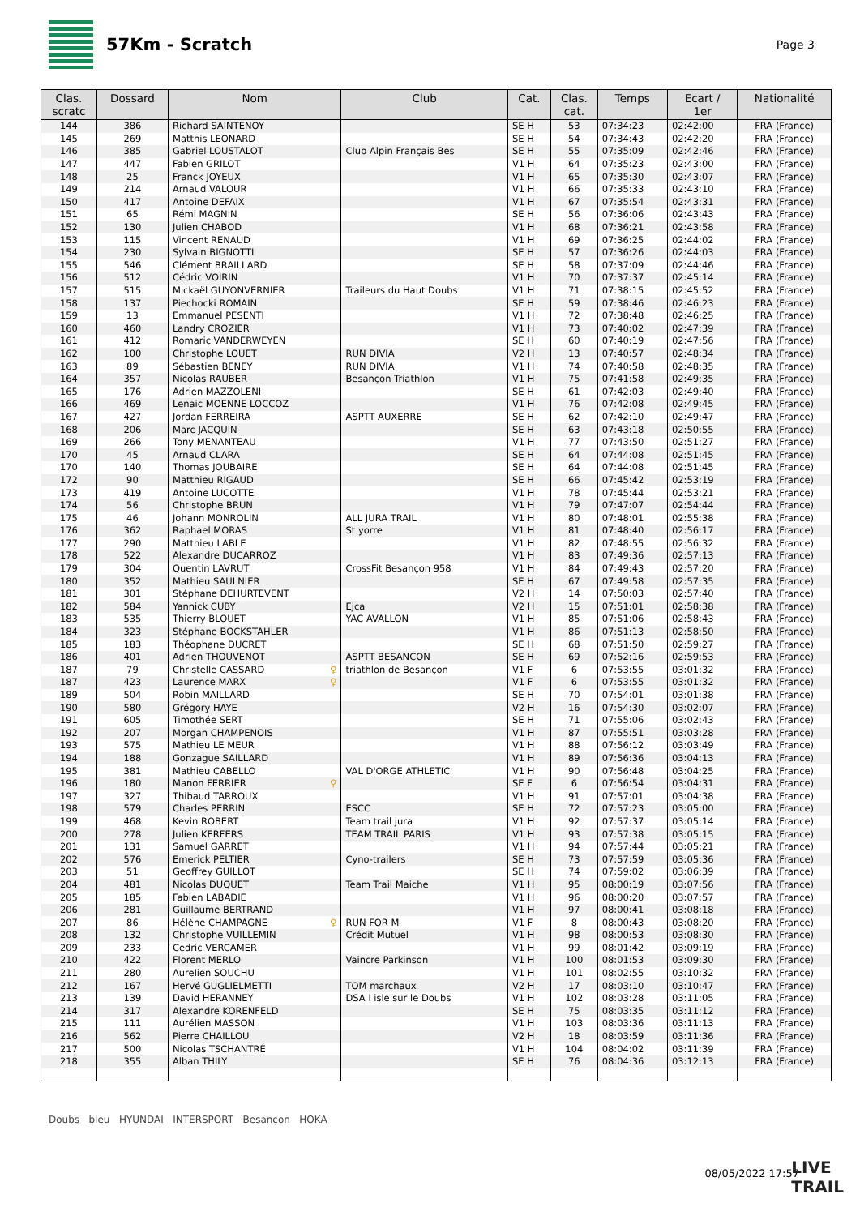57Km - Scratch
Page 3
| Clas. scratc | Dossard | Nom | Club | Cat. | Clas. cat. | Temps | Ecart / 1er | Nationalité |
| --- | --- | --- | --- | --- | --- | --- | --- | --- |
| 144 | 386 | Richard SAINTENOY | | SE H | 53 | 07:34:23 | 02:42:00 | FRA (France) |
| 145 | 269 | Matthis LEONARD | | SE H | 54 | 07:34:43 | 02:42:20 | FRA (France) |
| 146 | 385 | Gabriel LOUSTALOT | Club Alpin Français Bes | SE H | 55 | 07:35:09 | 02:42:46 | FRA (France) |
| 147 | 447 | Fabien GRILOT | | V1 H | 64 | 07:35:23 | 02:43:00 | FRA (France) |
| 148 | 25 | Franck JOYEUX | | V1 H | 65 | 07:35:30 | 02:43:07 | FRA (France) |
| 149 | 214 | Arnaud VALOUR | | V1 H | 66 | 07:35:33 | 02:43:10 | FRA (France) |
| 150 | 417 | Antoine DEFAIX | | V1 H | 67 | 07:35:54 | 02:43:31 | FRA (France) |
| 151 | 65 | Rémi MAGNIN | | SE H | 56 | 07:36:06 | 02:43:43 | FRA (France) |
| 152 | 130 | Julien CHABOD | | V1 H | 68 | 07:36:21 | 02:43:58 | FRA (France) |
| 153 | 115 | Vincent RENAUD | | V1 H | 69 | 07:36:25 | 02:44:02 | FRA (France) |
| 154 | 230 | Sylvain BIGNOTTI | | SE H | 57 | 07:36:26 | 02:44:03 | FRA (France) |
| 155 | 546 | Clément BRAILLARD | | SE H | 58 | 07:37:09 | 02:44:46 | FRA (France) |
| 156 | 512 | Cédric VOIRIN | | V1 H | 70 | 07:37:37 | 02:45:14 | FRA (France) |
| 157 | 515 | Mickaël GUYONVERNIER | Traileurs du Haut Doubs | V1 H | 71 | 07:38:15 | 02:45:52 | FRA (France) |
| 158 | 137 | Piechocki ROMAIN | | SE H | 59 | 07:38:46 | 02:46:23 | FRA (France) |
| 159 | 13 | Emmanuel PESENTI | | V1 H | 72 | 07:38:48 | 02:46:25 | FRA (France) |
| 160 | 460 | Landry CROZIER | | V1 H | 73 | 07:40:02 | 02:47:39 | FRA (France) |
| 161 | 412 | Romaric VANDERWEYEN | | SE H | 60 | 07:40:19 | 02:47:56 | FRA (France) |
| 162 | 100 | Christophe LOUET | RUN DIVIA | V2 H | 13 | 07:40:57 | 02:48:34 | FRA (France) |
| 163 | 89 | Sébastien BENEY | RUN DIVIA | V1 H | 74 | 07:40:58 | 02:48:35 | FRA (France) |
| 164 | 357 | Nicolas RAUBER | Besançon Triathlon | V1 H | 75 | 07:41:58 | 02:49:35 | FRA (France) |
| 165 | 176 | Adrien MAZZOLENI | | SE H | 61 | 07:42:03 | 02:49:40 | FRA (France) |
| 166 | 469 | Lenaic MOENNE LOCCOZ | | V1 H | 76 | 07:42:08 | 02:49:45 | FRA (France) |
| 167 | 427 | Jordan FERREIRA | ASPTT AUXERRE | SE H | 62 | 07:42:10 | 02:49:47 | FRA (France) |
| 168 | 206 | Marc JACQUIN | | SE H | 63 | 07:43:18 | 02:50:55 | FRA (France) |
| 169 | 266 | Tony MENANTEAU | | V1 H | 77 | 07:43:50 | 02:51:27 | FRA (France) |
| 170 | 45 | Arnaud CLARA | | SE H | 64 | 07:44:08 | 02:51:45 | FRA (France) |
| 170 | 140 | Thomas JOUBAIRE | | SE H | 64 | 07:44:08 | 02:51:45 | FRA (France) |
| 172 | 90 | Matthieu RIGAUD | | SE H | 66 | 07:45:42 | 02:53:19 | FRA (France) |
| 173 | 419 | Antoine LUCOTTE | | V1 H | 78 | 07:45:44 | 02:53:21 | FRA (France) |
| 174 | 56 | Christophe BRUN | | V1 H | 79 | 07:47:07 | 02:54:44 | FRA (France) |
| 175 | 46 | Johann MONROLIN | ALL JURA TRAIL | V1 H | 80 | 07:48:01 | 02:55:38 | FRA (France) |
| 176 | 362 | Raphael MORAS | St yorre | V1 H | 81 | 07:48:40 | 02:56:17 | FRA (France) |
| 177 | 290 | Matthieu LABLE | | V1 H | 82 | 07:48:55 | 02:56:32 | FRA (France) |
| 178 | 522 | Alexandre DUCARROZ | | V1 H | 83 | 07:49:36 | 02:57:13 | FRA (France) |
| 179 | 304 | Quentin LAVRUT | CrossFit Besançon 958 | V1 H | 84 | 07:49:43 | 02:57:20 | FRA (France) |
| 180 | 352 | Mathieu SAULNIER | | SE H | 67 | 07:49:58 | 02:57:35 | FRA (France) |
| 181 | 301 | Stéphane DEHURTEVENT | | V2 H | 14 | 07:50:03 | 02:57:40 | FRA (France) |
| 182 | 584 | Yannick CUBY | Ejca | V2 H | 15 | 07:51:01 | 02:58:38 | FRA (France) |
| 183 | 535 | Thierry BLOUET | YAC AVALLON | V1 H | 85 | 07:51:06 | 02:58:43 | FRA (France) |
| 184 | 323 | Stéphane BOCKSTAHLER | | V1 H | 86 | 07:51:13 | 02:58:50 | FRA (France) |
| 185 | 183 | Théophane DUCRET | | SE H | 68 | 07:51:50 | 02:59:27 | FRA (France) |
| 186 | 401 | Adrien THOUVENOT | ASPTT BESANCON | SE H | 69 | 07:52:16 | 02:59:53 | FRA (France) |
| 187 | 79 | Christelle CASSARD ♀ | triathlon de Besançon | V1 F | 6 | 07:53:55 | 03:01:32 | FRA (France) |
| 187 | 423 | Laurence MARX ♀ | | V1 F | 6 | 07:53:55 | 03:01:32 | FRA (France) |
| 189 | 504 | Robin MAILLARD | | SE H | 70 | 07:54:01 | 03:01:38 | FRA (France) |
| 190 | 580 | Grégory HAYE | | V2 H | 16 | 07:54:30 | 03:02:07 | FRA (France) |
| 191 | 605 | Timothée SERT | | SE H | 71 | 07:55:06 | 03:02:43 | FRA (France) |
| 192 | 207 | Morgan CHAMPENOIS | | V1 H | 87 | 07:55:51 | 03:03:28 | FRA (France) |
| 193 | 575 | Mathieu LE MEUR | | V1 H | 88 | 07:56:12 | 03:03:49 | FRA (France) |
| 194 | 188 | Gonzague SAILLARD | | V1 H | 89 | 07:56:36 | 03:04:13 | FRA (France) |
| 195 | 381 | Mathieu CABELLO | VAL D'ORGE ATHLETIC | V1 H | 90 | 07:56:48 | 03:04:25 | FRA (France) |
| 196 | 180 | Manon FERRIER ♀ | | SE F | 6 | 07:56:54 | 03:04:31 | FRA (France) |
| 197 | 327 | Thibaud TARROUX | | V1 H | 91 | 07:57:01 | 03:04:38 | FRA (France) |
| 198 | 579 | Charles PERRIN | ESCC | SE H | 72 | 07:57:23 | 03:05:00 | FRA (France) |
| 199 | 468 | Kevin ROBERT | Team trail jura | V1 H | 92 | 07:57:37 | 03:05:14 | FRA (France) |
| 200 | 278 | Julien KERFERS | TEAM TRAIL PARIS | V1 H | 93 | 07:57:38 | 03:05:15 | FRA (France) |
| 201 | 131 | Samuel GARRET | | V1 H | 94 | 07:57:44 | 03:05:21 | FRA (France) |
| 202 | 576 | Emerick PELTIER | Cyno-trailers | SE H | 73 | 07:57:59 | 03:05:36 | FRA (France) |
| 203 | 51 | Geoffrey GUILLOT | | SE H | 74 | 07:59:02 | 03:06:39 | FRA (France) |
| 204 | 481 | Nicolas DUQUET | Team Trail Maiche | V1 H | 95 | 08:00:19 | 03:07:56 | FRA (France) |
| 205 | 185 | Fabien LABADIE | | V1 H | 96 | 08:00:20 | 03:07:57 | FRA (France) |
| 206 | 281 | Guillaume BERTRAND | | V1 H | 97 | 08:00:41 | 03:08:18 | FRA (France) |
| 207 | 86 | Hélène CHAMPAGNE ♀ | RUN FOR M | V1 F | 8 | 08:00:43 | 03:08:20 | FRA (France) |
| 208 | 132 | Christophe VUILLEMIN | Crédit Mutuel | V1 H | 98 | 08:00:53 | 03:08:30 | FRA (France) |
| 209 | 233 | Cedric VERCAMER | | V1 H | 99 | 08:01:42 | 03:09:19 | FRA (France) |
| 210 | 422 | Florent MERLO | Vaincre Parkinson | V1 H | 100 | 08:01:53 | 03:09:30 | FRA (France) |
| 211 | 280 | Aurelien SOUCHU | | V1 H | 101 | 08:02:55 | 03:10:32 | FRA (France) |
| 212 | 167 | Hervé GUGLIELMETTI | TOM marchaux | V2 H | 17 | 08:03:10 | 03:10:47 | FRA (France) |
| 213 | 139 | David HERANNEY | DSA l isle sur le Doubs | V1 H | 102 | 08:03:28 | 03:11:05 | FRA (France) |
| 214 | 317 | Alexandre KORENFELD | | SE H | 75 | 08:03:35 | 03:11:12 | FRA (France) |
| 215 | 111 | Aurélien MASSON | | V1 H | 103 | 08:03:36 | 03:11:13 | FRA (France) |
| 216 | 562 | Pierre CHAILLOU | | V2 H | 18 | 08:03:59 | 03:11:36 | FRA (France) |
| 217 | 500 | Nicolas TSCHANTRÉ | | V1 H | 104 | 08:04:02 | 03:11:39 | FRA (France) |
| 218 | 355 | Alban THILY | | SE H | 76 | 08:04:36 | 03:12:13 | FRA (France) |
Doubs bleu HYUNDAI INTERSPORT Besançon HOKA
08/05/2022 17:57
LIVE
TRAIL